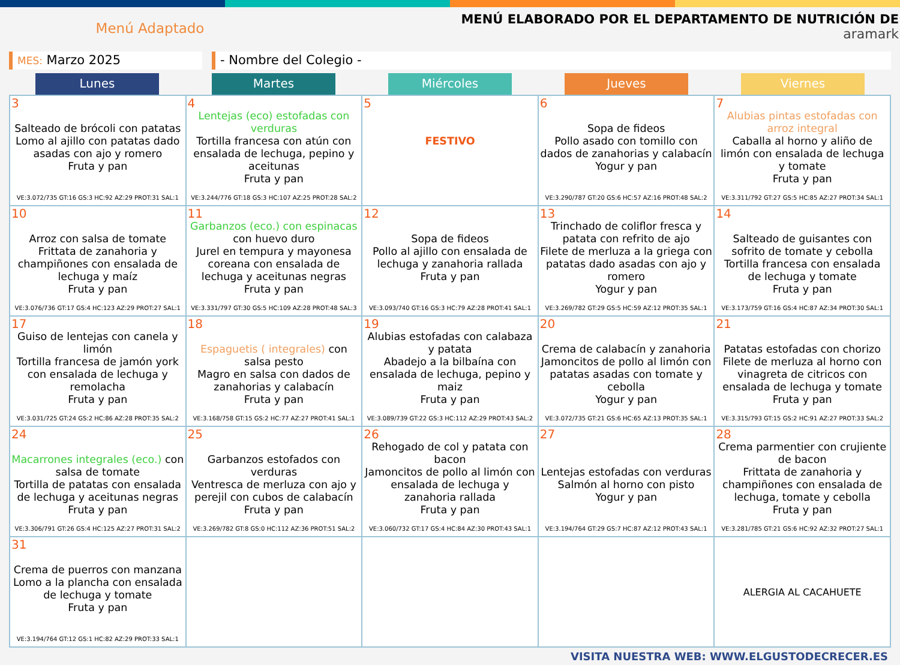Menú Adaptado
MENÚ ELABORADO POR EL DEPARTAMENTO DE NUTRICIÓN DE
aramark
MES: Marzo 2025 - Nombre del Colegio -
Lunes Martes Miércoles Jueves Viernes
| 3 Salteado de brócoli con patatas Lomo al ajillo con patatas dado asadas con ajo y romero Fruta y pan VE:3.072/735 GT:16 GS:3 HC:92 AZ:29 PROT:31 SAL:1 | 4 Lentejas (eco) estofadas con verduras Tortilla francesa con atún con ensalada de lechuga, pepino y aceitunas Fruta y pan VE:3.244/776 GT:18 GS:3 HC:107 AZ:25 PROT:28 SAL:2 | 5 FESTIVO | 6 Sopa de fideos Pollo asado con tomillo con dados de zanahorias y calabacín Yogur y pan VE:3.290/787 GT:20 GS:6 HC:57 AZ:16 PROT:48 SAL:2 | 7 Alubias pintas estofadas con arroz integral Caballa al horno y aliño de limón con ensalada de lechuga y tomate Fruta y pan VE:3.311/792 GT:27 GS:5 HC:85 AZ:27 PROT:34 SAL:1 |
| 10 Arroz con salsa de tomate Frittata de zanahoria y champiñones con ensalada de lechuga y maíz Fruta y pan VE:3.076/736 GT:17 GS:4 HC:123 AZ:29 PROT:27 SAL:1 | 11 Garbanzos (eco.) con espinacas con huevo duro Jurel en tempura y mayonesa coreana con ensalada de lechuga y aceitunas negras Fruta y pan VE:3.331/797 GT:30 GS:5 HC:109 AZ:28 PROT:48 SAL:3 | 12 Sopa de fideos Pollo al ajillo con ensalada de lechuga y zanahoria rallada Fruta y pan VE:3.093/740 GT:16 GS:3 HC:79 AZ:28 PROT:41 SAL:1 | 13 Trinchado de coliflor fresca y patata con refrito de ajo Filete de merluza a la griega con patatas dado asadas con ajo y romero Yogur y pan VE:3.269/782 GT:29 GS:5 HC:59 AZ:12 PROT:35 SAL:1 | 14 Salteado de guisantes con sofrito de tomate y cebolla Tortilla francesa con ensalada de lechuga y tomate Fruta y pan VE:3.173/759 GT:16 GS:4 HC:87 AZ:34 PROT:30 SAL:1 |
| 17 Guiso de lentejas con canela y limón Tortilla francesa de jamón york con ensalada de lechuga y remolacha Fruta y pan VE:3.031/725 GT:24 GS:2 HC:86 AZ:28 PROT:35 SAL:2 | 18 Espaguetis ( integrales) con salsa pesto Magro en salsa con dados de zanahorias y calabacín Fruta y pan VE:3.168/758 GT:15 GS:2 HC:77 AZ:27 PROT:41 SAL:1 | 19 Alubias estofadas con calabaza y patata Abadejo a la bilbaína con ensalada de lechuga, pepino y maiz Fruta y pan VE:3.089/739 GT:22 GS:3 HC:112 AZ:29 PROT:43 SAL:2 | 20 Crema de calabacín y zanahoria Jamoncitos de pollo al limón con patatas asadas con tomate y cebolla Yogur y pan VE:3.072/735 GT:21 GS:6 HC:65 AZ:13 PROT:35 SAL:1 | 21 Patatas estofadas con chorizo Filete de merluza al horno con vinagreta de citricos con ensalada de lechuga y tomate Fruta y pan VE:3.315/793 GT:15 GS:2 HC:91 AZ:27 PROT:33 SAL:2 |
| 24 Macarrones integrales (eco.) con salsa de tomate Tortilla de patatas con ensalada de lechuga y aceitunas negras Fruta y pan VE:3.306/791 GT:26 GS:4 HC:125 AZ:27 PROT:31 SAL:2 | 25 Garbanzos estofados con verduras Ventresca de merluza con ajo y perejil con cubos de calabacín Fruta y pan VE:3.269/782 GT:8 GS:0 HC:112 AZ:36 PROT:51 SAL:2 | 26 Rehogado de col y patata con bacon Jamoncitos de pollo al limón con ensalada de lechuga y zanahoria rallada Fruta y pan VE:3.060/732 GT:17 GS:4 HC:84 AZ:30 PROT:43 SAL:1 | 27 Lentejas estofadas con verduras Salmón al horno con pisto Yogur y pan VE:3.194/764 GT:29 GS:7 HC:87 AZ:12 PROT:43 SAL:1 | 28 Crema parmentier con crujiente de bacon Frittata de zanahoria y champiñones con ensalada de lechuga, tomate y cebolla Fruta y pan VE:3.281/785 GT:21 GS:6 HC:92 AZ:32 PROT:27 SAL:1 |
| 31 Crema de puerros con manzana Lomo a la plancha con ensalada de lechuga y tomate Fruta y pan VE:3.194/764 GT:12 GS:1 HC:82 AZ:29 PROT:33 SAL:1 | | | | ALERGIA AL CACAHUETE |
VISITA NUESTRA WEB: WWW.ELGUSTODECRECER.ES